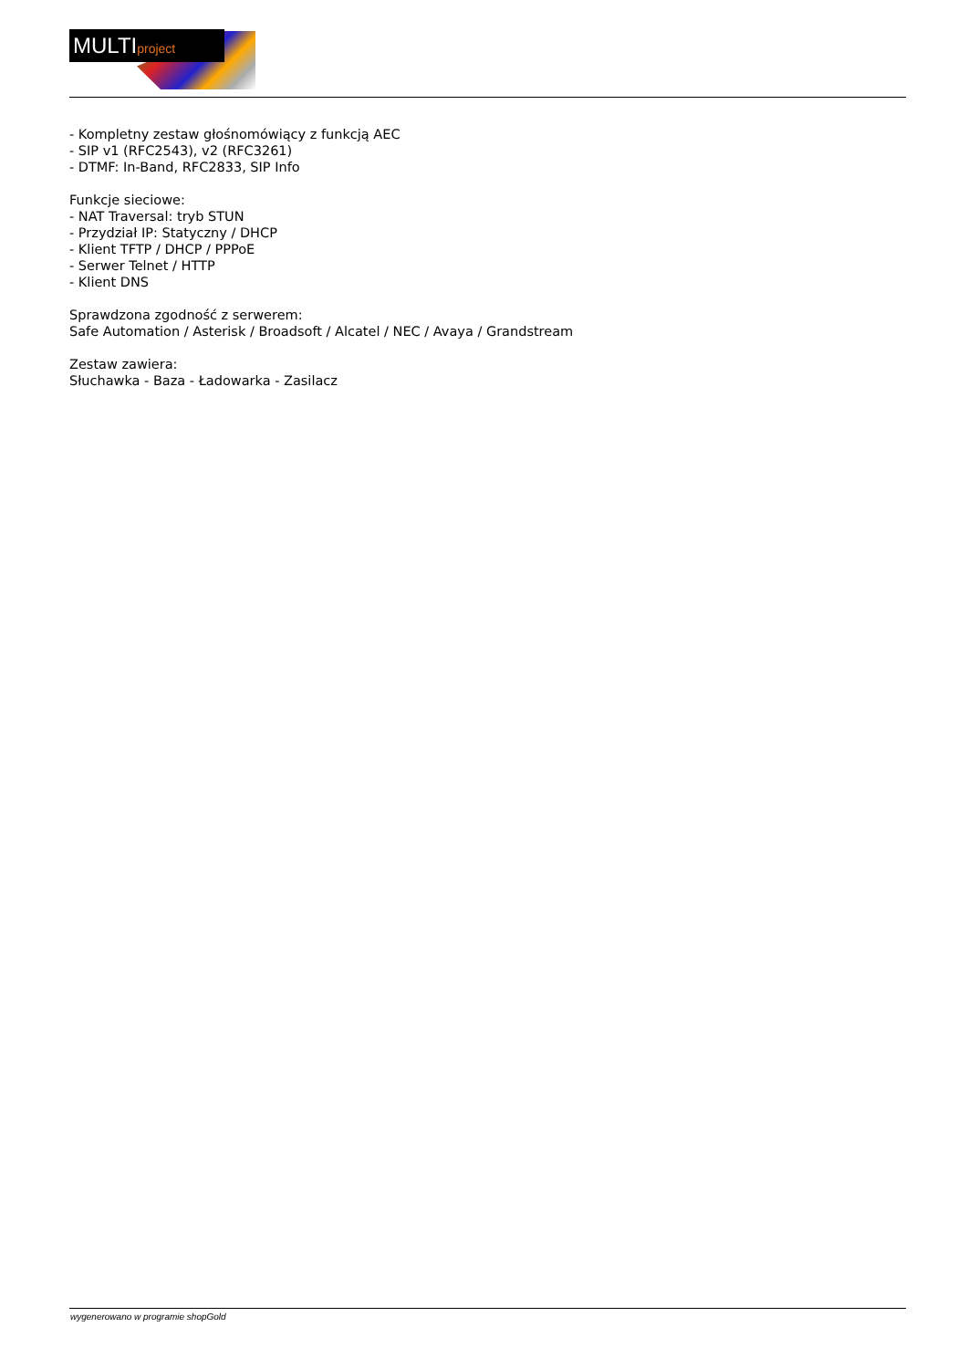MULTIproject
- Kompletny zestaw głośnomówiący z funkcją AEC
- SIP v1 (RFC2543), v2 (RFC3261)
- DTMF: In-Band, RFC2833, SIP Info
Funkcje sieciowe:
- NAT Traversal: tryb STUN
- Przydział IP: Statyczny / DHCP
- Klient TFTP / DHCP / PPPoE
- Serwer Telnet / HTTP
- Klient DNS
Sprawdzona zgodność z serwerem:
Safe Automation / Asterisk / Broadsoft / Alcatel / NEC / Avaya / Grandstream
Zestaw zawiera:
Słuchawka - Baza - Ładowarka - Zasilacz
wygenerowano w programie shopGold